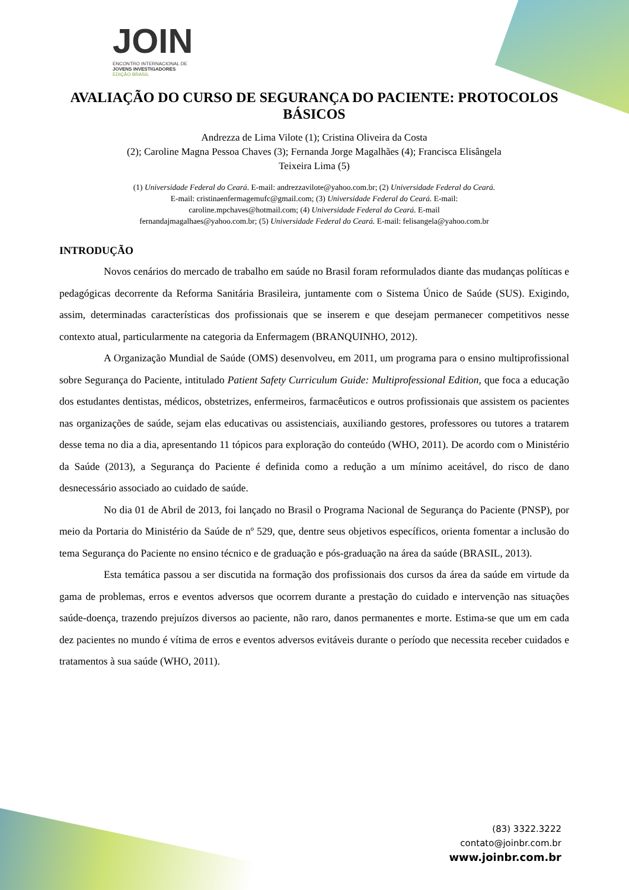JOIN
ENCONTRO INTERNACIONAL DE
JOVENS INVESTIGADORES
EDIÇÃO BRASIL
AVALIAÇÃO DO CURSO DE SEGURANÇA DO PACIENTE: PROTOCOLOS BÁSICOS
Andrezza de Lima Vilote (1); Cristina Oliveira da Costa
(2); Caroline Magna Pessoa Chaves (3); Fernanda Jorge Magalhães (4); Francisca Elisângela
Teixeira Lima (5)
(1) Universidade Federal do Ceará. E-mail: andrezzavilote@yahoo.com.br; (2) Universidade Federal do Ceará.
E-mail: cristinaenfermagemufc@gmail.com; (3) Universidade Federal do Ceará. E-mail:
caroline.mpchaves@hotmail.com; (4) Universidade Federal do Ceará. E-mail
fernandajmagalhaes@yahoo.com.br; (5) Universidade Federal do Ceará. E-mail: felisangela@yahoo.com.br
INTRODUÇÃO
Novos cenários do mercado de trabalho em saúde no Brasil foram reformulados diante das mudanças políticas e pedagógicas decorrente da Reforma Sanitária Brasileira, juntamente com o Sistema Único de Saúde (SUS). Exigindo, assim, determinadas características dos profissionais que se inserem e que desejam permanecer competitivos nesse contexto atual, particularmente na categoria da Enfermagem (BRANQUINHO, 2012).
A Organização Mundial de Saúde (OMS) desenvolveu, em 2011, um programa para o ensino multiprofissional sobre Segurança do Paciente, intitulado Patient Safety Curriculum Guide: Multiprofessional Edition, que foca a educação dos estudantes dentistas, médicos, obstetrizes, enfermeiros, farmacêuticos e outros profissionais que assistem os pacientes nas organizações de saúde, sejam elas educativas ou assistenciais, auxiliando gestores, professores ou tutores a tratarem desse tema no dia a dia, apresentando 11 tópicos para exploração do conteúdo (WHO, 2011). De acordo com o Ministério da Saúde (2013), a Segurança do Paciente é definida como a redução a um mínimo aceitável, do risco de dano desnecessário associado ao cuidado de saúde.
No dia 01 de Abril de 2013, foi lançado no Brasil o Programa Nacional de Segurança do Paciente (PNSP), por meio da Portaria do Ministério da Saúde de nº 529, que, dentre seus objetivos específicos, orienta fomentar a inclusão do tema Segurança do Paciente no ensino técnico e de graduação e pós-graduação na área da saúde (BRASIL, 2013).
Esta temática passou a ser discutida na formação dos profissionais dos cursos da área da saúde em virtude da gama de problemas, erros e eventos adversos que ocorrem durante a prestação do cuidado e intervenção nas situações saúde-doença, trazendo prejuízos diversos ao paciente, não raro, danos permanentes e morte. Estima-se que um em cada dez pacientes no mundo é vítima de erros e eventos adversos evitáveis durante o período que necessita receber cuidados e tratamentos à sua saúde (WHO, 2011).
(83) 3322.3222
contato@joinbr.com.br
www.joinbr.com.br